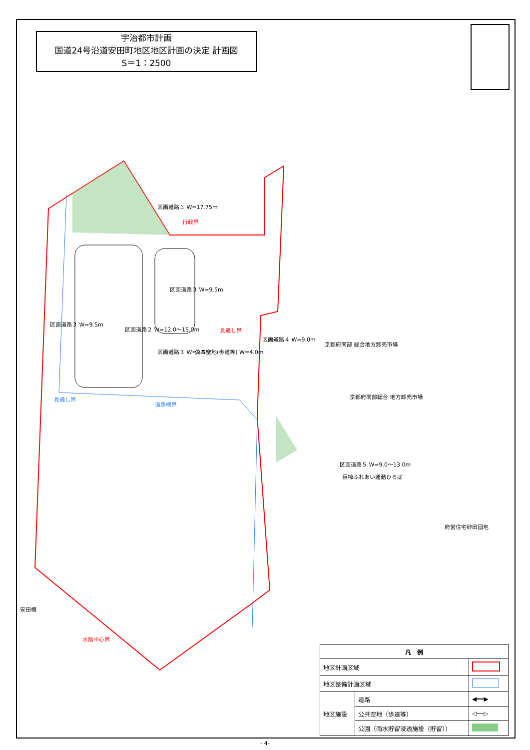宇治都市計画
国道24号沿道安田町地区地区計画の決定 計画図
S＝1：2500
区画道路１ W=17.75m
区画道路３ W=9.5m
区画道路２ W=12.0～15.0m
区画道路３ W=9.5m
区画道路３ W=9.5m 公共空地(歩道等) W=4.0m
区画道路４ W=9.0m
区画道路５ W=9.0～13.0m
京都府南部 総合地方卸売市場
京都府南部総合 地方卸売市場
巨椋ふれあい運動ひろば
府営住宅砂田団地
安田橋
水路中心界
見通し界
行政界
道路端界
見通し界
| 凡 例 | | |
| --- | --- | --- |
| 地区計画区域 | | |
| 地区整備計画区域 | | |
| 地区施設 | 道路 | ◀━━▶ |
| | 公共空地（歩道等） | ◁──▷ |
| | 公園（雨水貯留浸透施設（貯留）） | |
- 4-